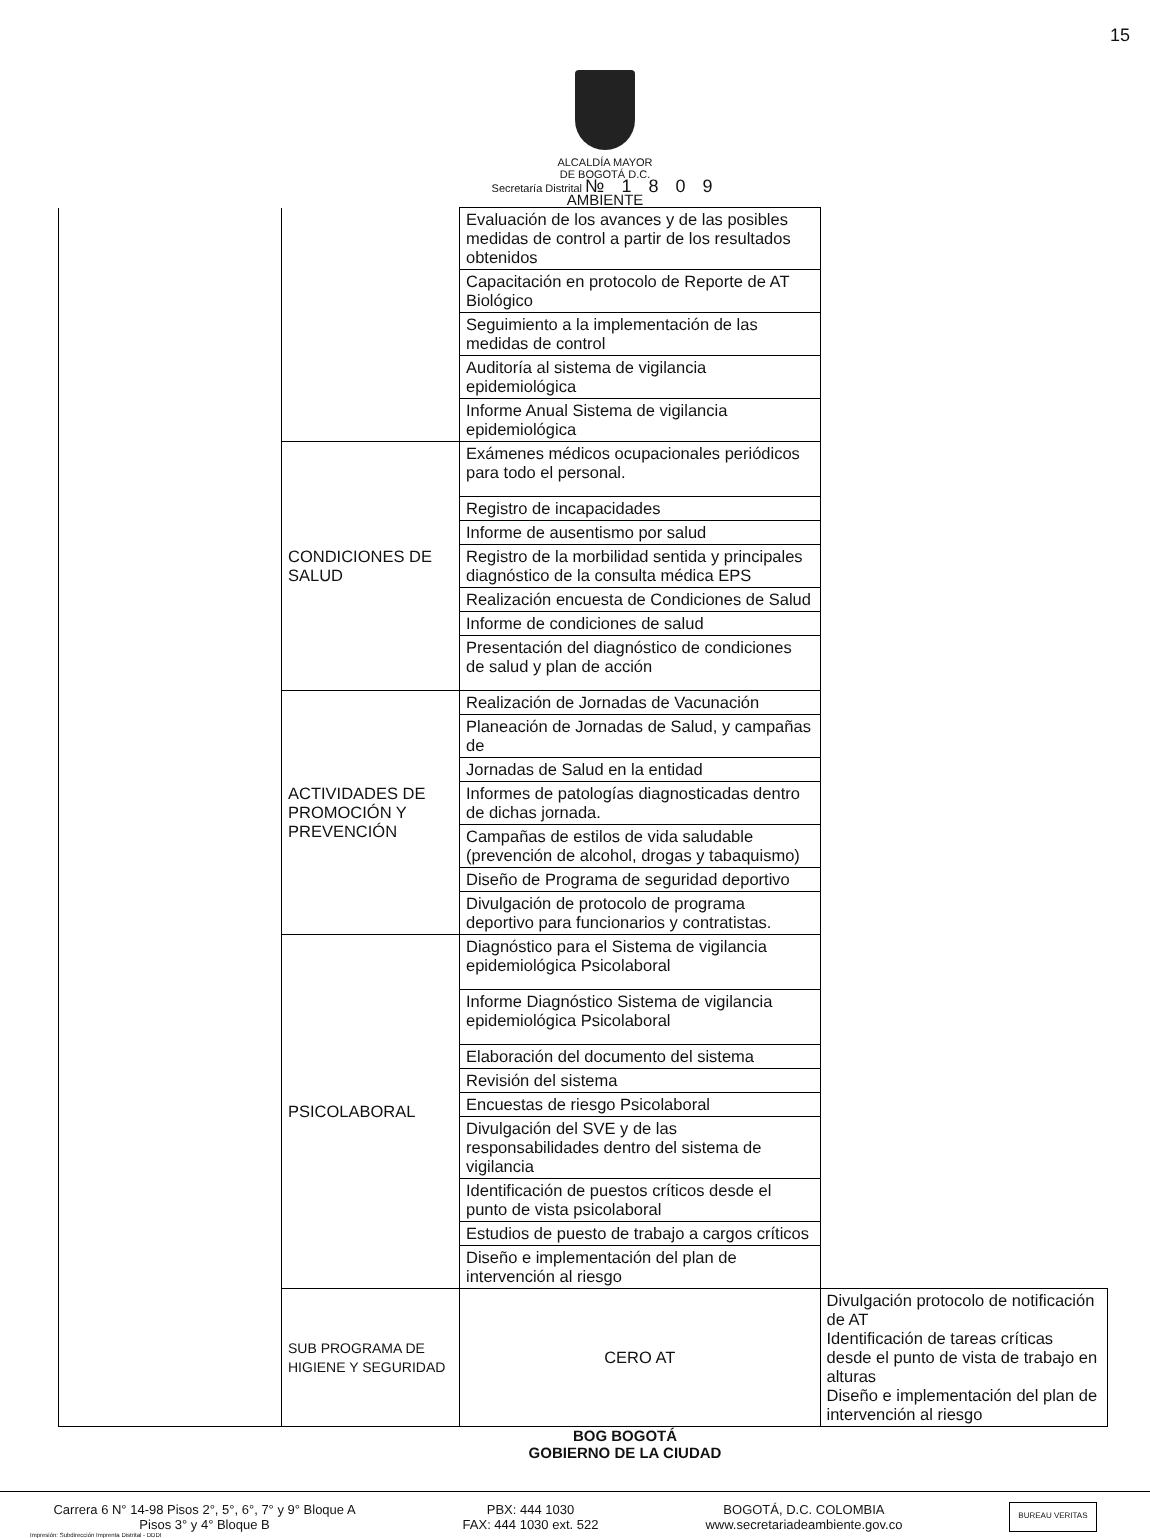15
ALCALDÍA MAYOR
DE BOGOTÁ D.C.
Secretaría Distrital № 1 8 0 9
AMBIENTE
| | | Evaluación de los avances y de las posibles medidas de control a partir de los resultados obtenidos | |
| | | Capacitación en protocolo de Reporte de AT Biológico | |
| | | Seguimiento a la implementación de las medidas de control | |
| | | Auditoría al sistema de vigilancia epidemiológica | |
| | | Informe Anual Sistema de vigilancia epidemiológica | |
| | CONDICIONES DE SALUD | Exámenes médicos ocupacionales periódicos para todo el personal. | |
| | | Registro de incapacidades | |
| | | Informe de ausentismo por salud | |
| | | Registro de la morbilidad sentida y principales diagnóstico de la consulta médica EPS | |
| | | Realización encuesta de Condiciones de Salud | |
| | | Informe de condiciones de salud | |
| | | Presentación del diagnóstico de condiciones de salud y plan de acción | |
| | ACTIVIDADES DE PROMOCIÓN Y PREVENCIÓN | Realización de Jornadas de Vacunación | |
| | | Planeación de Jornadas de Salud, y campañas de | |
| | | Jornadas de Salud en la entidad | |
| | | Informes de patologías diagnosticadas dentro de dichas jornada. | |
| | | Campañas de estilos de vida saludable (prevención de alcohol, drogas y tabaquismo) | |
| | | Diseño de Programa de seguridad deportivo | |
| | | Divulgación de protocolo de programa deportivo para funcionarios y contratistas. | |
| | PSICOLABORAL | Diagnóstico para el Sistema de vigilancia epidemiológica Psicolaboral | |
| | | Informe Diagnóstico Sistema de vigilancia epidemiológica Psicolaboral | |
| | | Elaboración del documento del sistema | |
| | | Revisión del sistema | |
| | | Encuestas de riesgo Psicolaboral | |
| | | Divulgación del SVE y de las responsabilidades dentro del sistema de vigilancia | |
| | | Identificación de puestos críticos desde el punto de vista psicolaboral | |
| | | Estudios de puesto de trabajo a cargos críticos | |
| | | Diseño e implementación del plan de intervención al riesgo | |
| | SUB PROGRAMA DE HIGIENE Y SEGURIDAD | CERO AT | Divulgación protocolo de notificación de AT Identificación de tareas críticas desde el punto de vista de trabajo en alturas Diseño e implementación del plan de intervención al riesgo |
BOG BOGOTÁ
GOBIERNO DE LA CIUDAD
Carrera 6 N° 14-98 Pisos 2°, 5°, 6°, 7° y 9° Bloque A
Pisos 3° y 4° Bloque B
PBX: 444 1030
FAX: 444 1030 ext. 522
BOGOTÁ, D.C. COLOMBIA
www.secretariadeambiente.gov.co
BUREAU VERITAS
Impresión: Subdirección Imprenta Distrital - DDDI